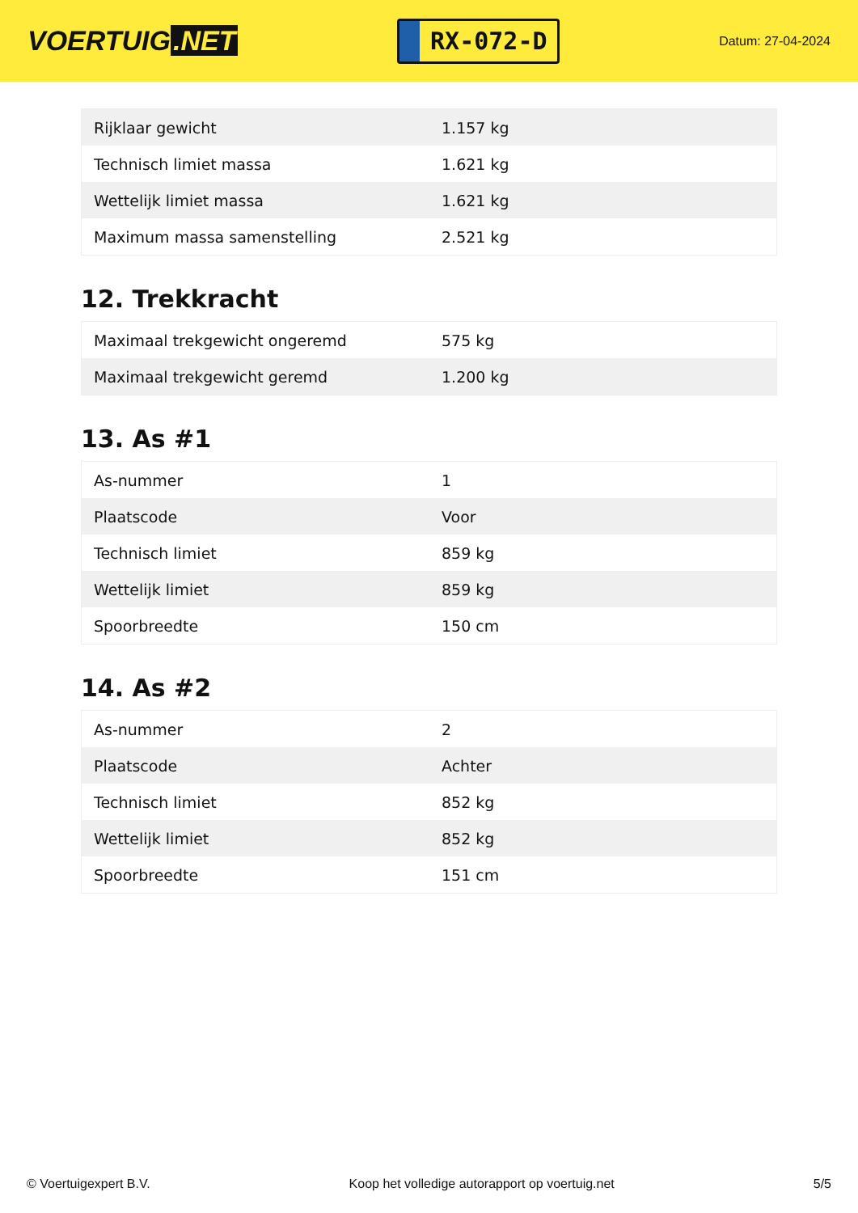VOERTUIG.NET
RX-072-D
Datum: 27-04-2024
| Rijklaar gewicht | 1.157 kg |
| Technisch limiet massa | 1.621 kg |
| Wettelijk limiet massa | 1.621 kg |
| Maximum massa samenstelling | 2.521 kg |
12. Trekkracht
| Maximaal trekgewicht ongeremd | 575 kg |
| Maximaal trekgewicht geremd | 1.200 kg |
13. As #1
| As-nummer | 1 |
| Plaatscode | Voor |
| Technisch limiet | 859 kg |
| Wettelijk limiet | 859 kg |
| Spoorbreedte | 150 cm |
14. As #2
| As-nummer | 2 |
| Plaatscode | Achter |
| Technisch limiet | 852 kg |
| Wettelijk limiet | 852 kg |
| Spoorbreedte | 151 cm |
© Voertuigexpert B.V. Koop het volledige autorapport op voertuig.net 5/5